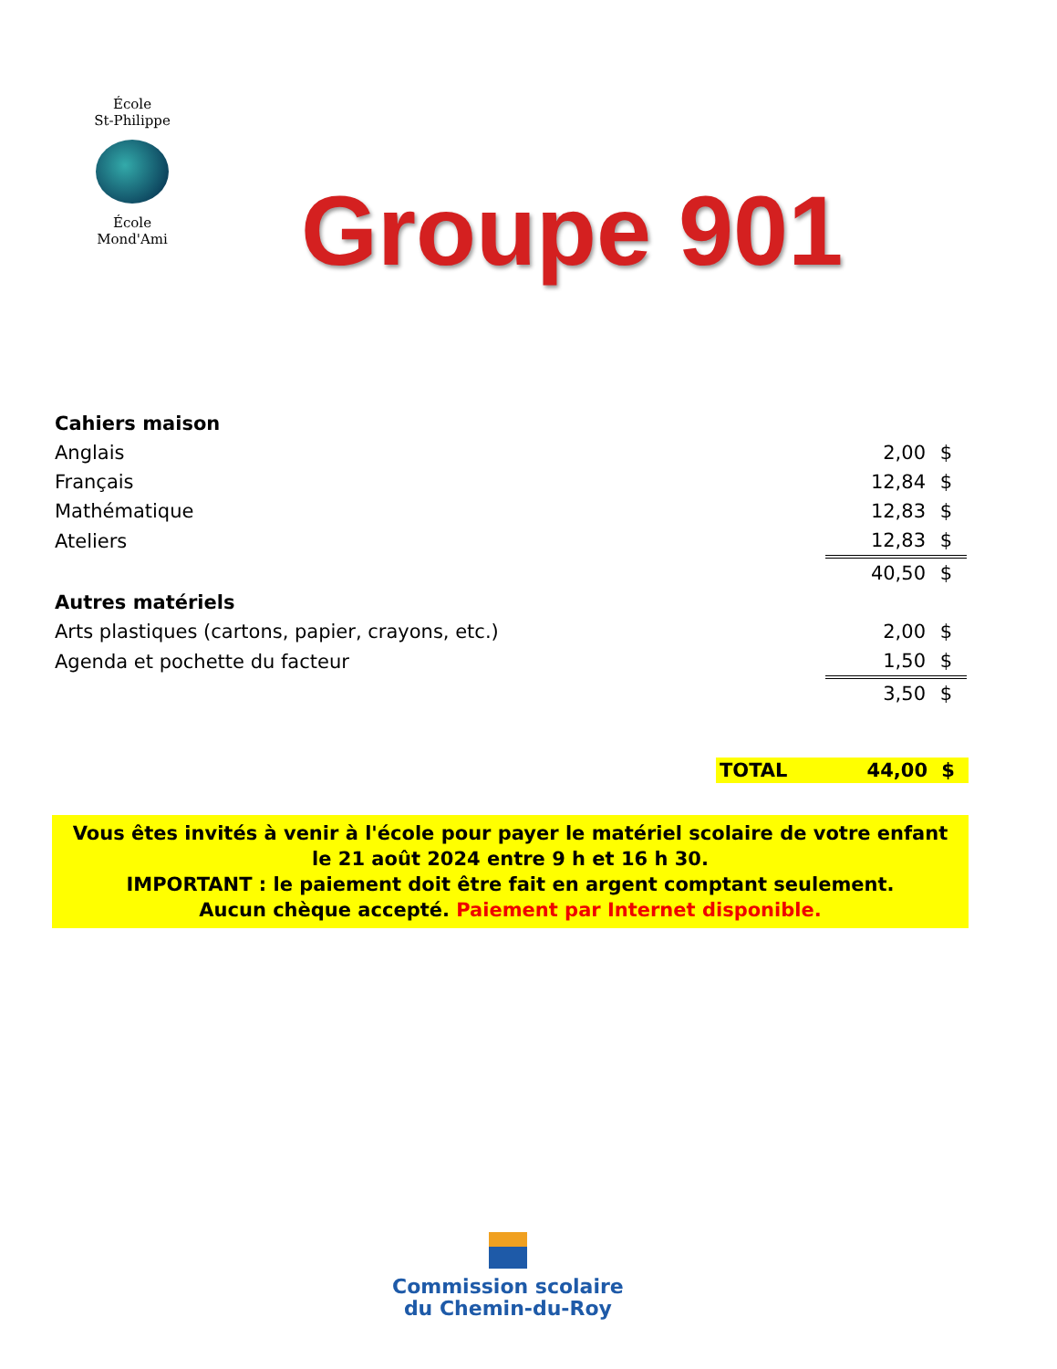École
St-Philippe
École
Mond'Ami
Groupe 901
| Cahiers maison | | |
| Anglais | 2,00 | $ |
| Français | 12,84 | $ |
| Mathématique | 12,83 | $ |
| Ateliers | 12,83 | $ |
| | 40,50 | $ |
| Autres matériels | | |
| Arts plastiques (cartons, papier, crayons, etc.) | 2,00 | $ |
| Agenda et pochette du facteur | 1,50 | $ |
| | 3,50 | $ |
TOTAL 44,00 $
Vous êtes invités à venir à l'école pour payer le matériel scolaire de votre enfant
le 21 août 2024 entre 9 h et 16 h 30.
IMPORTANT : le paiement doit être fait en argent comptant seulement.
Aucun chèque accepté. Paiement par Internet disponible.
Commission scolaire
du Chemin-du-Roy